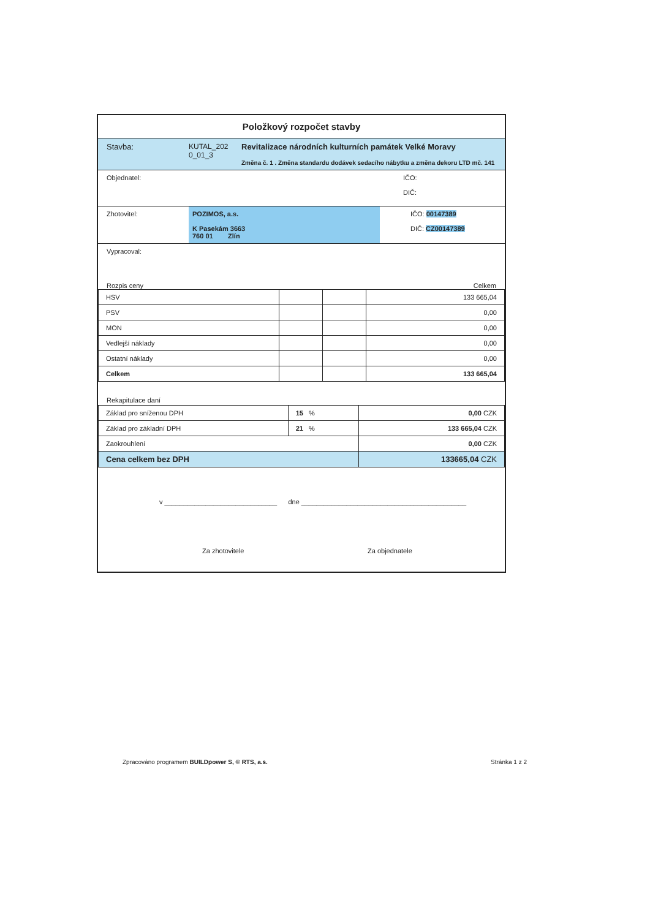Položkový rozpočet stavby
Stavba: KUTAL_202 0_01_3
Revitalizace národních kulturních památek Velké Moravy
Změna č. 1 . Změna standardu dodávek sedacího nábytku a změna dekoru LTD mč. 141
Objednatel: IČO:
DIČ:
Zhotovitel: POZIMOS, a.s.
K Pasekám 3663
760 01 Zlín
IČO: 00147389
DIČ: CZ00147389
Vypracoval:
Rozpis ceny Celkem
| HSV | | | 133 665,04 |
| PSV | | | 0,00 |
| MON | | | 0,00 |
| Vedlejší náklady | | | 0,00 |
| Ostatní náklady | | | 0,00 |
| Celkem | | | 133 665,04 |
Rekapitulace daní
| Základ pro sníženou DPH | 15 % | 0,00 CZK |
| Základ pro základní DPH | 21 % | 133 665,04 CZK |
| Zaokrouhlení | | 0,00 CZK |
| Cena celkem bez DPH | | 133665,04 CZK |
v ______________________________ dne ____________________________________________
Za zhotovitele Za objednatele
Zpracováno programem BUILDpower S, © RTS, a.s. Stránka 1 z 2